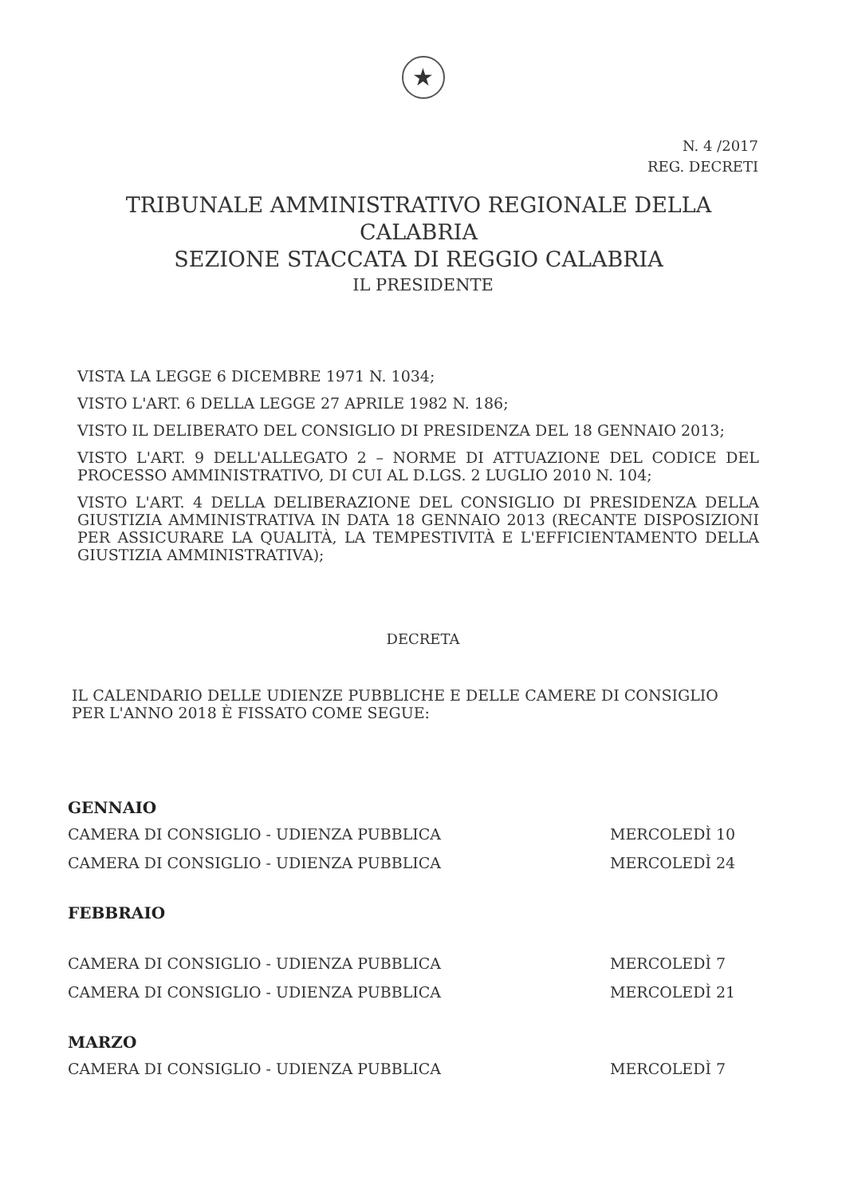★
N. 4 /2017
REG. DECRETI
TRIBUNALE AMMINISTRATIVO REGIONALE DELLA CALABRIA
SEZIONE STACCATA DI REGGIO CALABRIA
IL PRESIDENTE
VISTA LA LEGGE 6 DICEMBRE 1971 N. 1034;
VISTO L'ART. 6 DELLA LEGGE 27 APRILE 1982 N. 186;
VISTO IL DELIBERATO DEL CONSIGLIO DI PRESIDENZA DEL 18 GENNAIO 2013;
VISTO L'ART. 9 DELL'ALLEGATO 2 – NORME DI ATTUAZIONE DEL CODICE DEL PROCESSO AMMINISTRATIVO, DI CUI AL D.LGS. 2 LUGLIO 2010 N. 104;
VISTO L'ART. 4 DELLA DELIBERAZIONE DEL CONSIGLIO DI PRESIDENZA DELLA GIUSTIZIA AMMINISTRATIVA IN DATA 18 GENNAIO 2013 (RECANTE DISPOSIZIONI PER ASSICURARE LA QUALITÀ, LA TEMPESTIVITÀ E L'EFFICIENTAMENTO DELLA GIUSTIZIA AMMINISTRATIVA);
DECRETA
IL CALENDARIO DELLE UDIENZE PUBBLICHE E DELLE CAMERE DI CONSIGLIO PER L'ANNO 2018 È FISSATO COME SEGUE:
GENNAIO
CAMERA DI CONSIGLIO - UDIENZA PUBBLICA MERCOLEDÌ 10
CAMERA DI CONSIGLIO - UDIENZA PUBBLICA MERCOLEDÌ 24
FEBBRAIO
CAMERA DI CONSIGLIO - UDIENZA PUBBLICA MERCOLEDÌ 7
CAMERA DI CONSIGLIO - UDIENZA PUBBLICA MERCOLEDÌ 21
MARZO
CAMERA DI CONSIGLIO - UDIENZA PUBBLICA MERCOLEDÌ 7